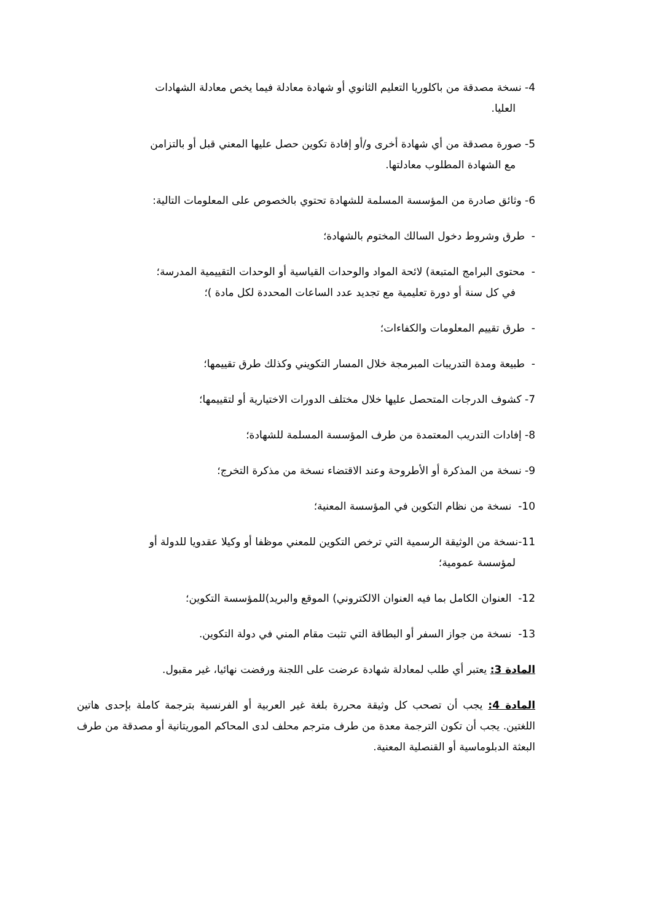4- نسخة مصدقة من باكلوريا التعليم الثانوي أو شهادة معادلة فيما يخص معادلة الشهادات
العليا.
5- صورة مصدقة من أي شهادة أخرى و/أو إفادة تكوين حصل عليها المعني قبل أو بالتزامن
مع الشهادة المطلوب معادلتها.
6- وثائق صادرة من المؤسسة المسلمة للشهادة تحتوي بالخصوص على المعلومات التالية:
- طرق وشروط دخول السالك المختوم بالشهادة؛
- محتوى البرامج المتبعة) لائحة المواد والوحدات القياسية أو الوحدات التقييمية المدرسة؛
في كل سنة أو دورة تعليمية مع تجديد عدد الساعات المحددة لكل مادة )؛
- طرق تقييم المعلومات والكفاءات؛
- طبيعة ومدة التدريبات المبرمجة خلال المسار التكويني وكذلك طرق تقييمها؛
7- كشوف الدرجات المتحصل عليها خلال مختلف الدورات الاختيارية أو لتقييمها؛
8- إفادات التدريب المعتمدة من طرف المؤسسة المسلمة للشهادة؛
9- نسخة من المذكرة أو الأطروحة وعند الاقتضاء نسخة من مذكرة التخرج؛
10- نسخة من نظام التكوين في المؤسسة المعنية؛
11-نسخة من الوثيقة الرسمية التي ترخص التكوين للمعني موظفا أو وكيلا عقدويا للدولة أو
لمؤسسة عمومية؛
12- العنوان الكامل بما فيه العنوان الالكتروني) الموقع والبريد)للمؤسسة التكوين؛
13- نسخة من جواز السفر أو البطاقة التي تثبت مقام المني في دولة التكوين.
المادة 3: يعتبر أي طلب لمعادلة شهادة عرضت على اللجنة ورفضت نهائيا، غير مقبول.
المادة 4: يجب أن تصحب كل وثيقة محررة بلغة غير العربية أو الفرنسية بترجمة كاملة بإحدى هاتين اللغتين. يجب أن تكون الترجمة معدة من طرف مترجم محلف لدى المحاكم الموريتانية أو مصدقة من طرف البعثة الدبلوماسية أو القنصلية المعنية.